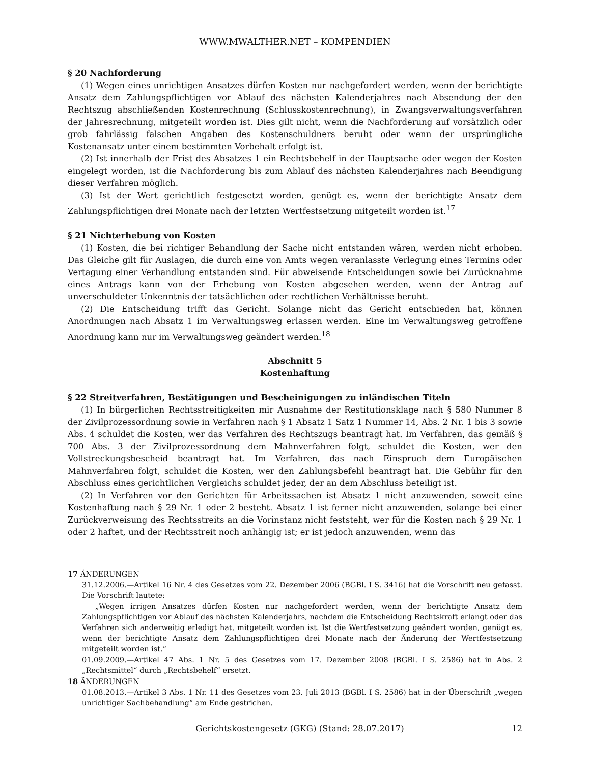WWW.MWALTHER.NET – KOMPENDIEN
§ 20 Nachforderung
(1) Wegen eines unrichtigen Ansatzes dürfen Kosten nur nachgefordert werden, wenn der berichtigte Ansatz dem Zahlungspflichtigen vor Ablauf des nächsten Kalenderjahres nach Absendung der den Rechtszug abschließenden Kostenrechnung (Schlusskostenrechnung), in Zwangsverwaltungsverfahren der Jahresrechnung, mitgeteilt worden ist. Dies gilt nicht, wenn die Nachforderung auf vorsätzlich oder grob fahrlässig falschen Angaben des Kostenschuldners beruht oder wenn der ursprüngliche Kostenansatz unter einem bestimmten Vorbehalt erfolgt ist.
(2) Ist innerhalb der Frist des Absatzes 1 ein Rechtsbehelf in der Hauptsache oder wegen der Kosten eingelegt worden, ist die Nachforderung bis zum Ablauf des nächsten Kalenderjahres nach Beendigung dieser Verfahren möglich.
(3) Ist der Wert gerichtlich festgesetzt worden, genügt es, wenn der berichtigte Ansatz dem Zahlungspflichtigen drei Monate nach der letzten Wertfestsetzung mitgeteilt worden ist.<sup>17</sup>
§ 21 Nichterhebung von Kosten
(1) Kosten, die bei richtiger Behandlung der Sache nicht entstanden wären, werden nicht erhoben. Das Gleiche gilt für Auslagen, die durch eine von Amts wegen veranlasste Verlegung eines Termins oder Vertagung einer Verhandlung entstanden sind. Für abweisende Entscheidungen sowie bei Zurücknahme eines Antrags kann von der Erhebung von Kosten abgesehen werden, wenn der Antrag auf unverschuldeter Unkenntnis der tatsächlichen oder rechtlichen Verhältnisse beruht.
(2) Die Entscheidung trifft das Gericht. Solange nicht das Gericht entschieden hat, können Anordnungen nach Absatz 1 im Verwaltungsweg erlassen werden. Eine im Verwaltungsweg getroffene Anordnung kann nur im Verwaltungsweg geändert werden.<sup>18</sup>
Abschnitt 5
Kostenhaftung
§ 22 Streitverfahren, Bestätigungen und Bescheinigungen zu inländischen Titeln
(1) In bürgerlichen Rechtsstreitigkeiten mir Ausnahme der Restitutionsklage nach § 580 Nummer 8 der Zivilprozessordnung sowie in Verfahren nach § 1 Absatz 1 Satz 1 Nummer 14, Abs. 2 Nr. 1 bis 3 sowie Abs. 4 schuldet die Kosten, wer das Verfahren des Rechtszugs beantragt hat. Im Verfahren, das gemäß § 700 Abs. 3 der Zivilprozessordnung dem Mahnverfahren folgt, schuldet die Kosten, wer den Vollstreckungsbescheid beantragt hat. Im Verfahren, das nach Einspruch dem Europäischen Mahnverfahren folgt, schuldet die Kosten, wer den Zahlungsbefehl beantragt hat. Die Gebühr für den Abschluss eines gerichtlichen Vergleichs schuldet jeder, der an dem Abschluss beteiligt ist.
(2) In Verfahren vor den Gerichten für Arbeitssachen ist Absatz 1 nicht anzuwenden, soweit eine Kostenhaftung nach § 29 Nr. 1 oder 2 besteht. Absatz 1 ist ferner nicht anzuwenden, solange bei einer Zurückverweisung des Rechtsstreits an die Vorinstanz nicht feststeht, wer für die Kosten nach § 29 Nr. 1 oder 2 haftet, und der Rechtsstreit noch anhängig ist; er ist jedoch anzuwenden, wenn das
17 ÄNDERUNGEN
31.12.2006.—Artikel 16 Nr. 4 des Gesetzes vom 22. Dezember 2006 (BGBl. I S. 3416) hat die Vorschrift neu gefasst. Die Vorschrift lautete:
„Wegen irrigen Ansatzes dürfen Kosten nur nachgefordert werden, wenn der berichtigte Ansatz dem Zahlungspflichtigen vor Ablauf des nächsten Kalenderjahrs, nachdem die Entscheidung Rechtskraft erlangt oder das Verfahren sich anderweitig erledigt hat, mitgeteilt worden ist. Ist die Wertfestsetzung geändert worden, genügt es, wenn der berichtigte Ansatz dem Zahlungspflichtigen drei Monate nach der Änderung der Wertfestsetzung mitgeteilt worden ist.“
01.09.2009.—Artikel 47 Abs. 1 Nr. 5 des Gesetzes vom 17. Dezember 2008 (BGBl. I S. 2586) hat in Abs. 2 „Rechtsmittel“ durch „Rechtsbehelf“ ersetzt.
18 ÄNDERUNGEN
01.08.2013.—Artikel 3 Abs. 1 Nr. 11 des Gesetzes vom 23. Juli 2013 (BGBl. I S. 2586) hat in der Überschrift „wegen unrichtiger Sachbehandlung“ am Ende gestrichen.
Gerichtskostengesetz (GKG) (Stand: 28.07.2017) 12